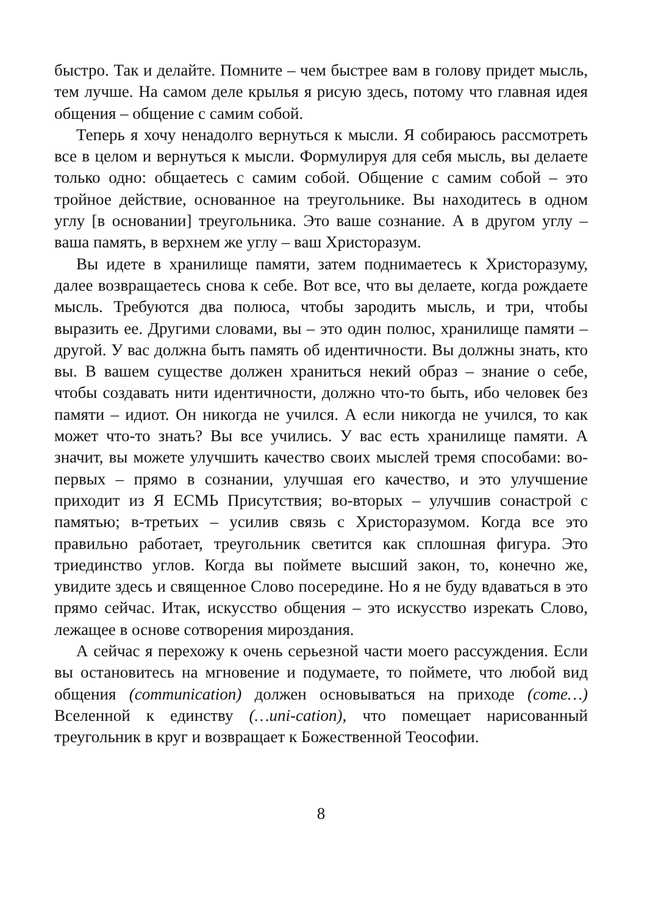быстро. Так и делайте. Помните – чем быстрее вам в голову придет мысль, тем лучше. На самом деле крылья я рисую здесь, потому что главная идея общения – общение с самим собой.
Теперь я хочу ненадолго вернуться к мысли. Я собираюсь рассмотреть все в целом и вернуться к мысли. Формулируя для себя мысль, вы делаете только одно: общаетесь с самим собой. Общение с самим собой – это тройное действие, основанное на треугольнике. Вы находитесь в одном углу [в основании] треугольника. Это ваше сознание. А в другом углу – ваша память, в верхнем же углу – ваш Христоразум.
Вы идете в хранилище памяти, затем поднимаетесь к Христоразуму, далее возвращаетесь снова к себе. Вот все, что вы делаете, когда рождаете мысль. Требуются два полюса, чтобы зародить мысль, и три, чтобы выразить ее. Другими словами, вы – это один полюс, хранилище памяти – другой. У вас должна быть память об идентичности. Вы должны знать, кто вы. В вашем существе должен храниться некий образ – знание о себе, чтобы создавать нити идентичности, должно что-то быть, ибо человек без памяти – идиот. Он никогда не учился. А если никогда не учился, то как может что-то знать? Вы все учились. У вас есть хранилище памяти. А значит, вы можете улучшить качество своих мыслей тремя способами: во-первых – прямо в сознании, улучшая его качество, и это улучшение приходит из Я ЕСМЬ Присутствия; во-вторых – улучшив сонастрой с памятью; в-третьих – усилив связь с Христоразумом. Когда все это правильно работает, треугольник светится как сплошная фигура. Это триединство углов. Когда вы поймете высший закон, то, конечно же, увидите здесь и священное Слово посередине. Но я не буду вдаваться в это прямо сейчас. Итак, искусство общения – это искусство изрекать Слово, лежащее в основе сотворения мироздания.
А сейчас я перехожу к очень серьезной части моего рассуждения. Если вы остановитесь на мгновение и подумаете, то поймете, что любой вид общения (communication) должен основываться на приходе (come…) Вселенной к единству (…uni-cation), что помещает нарисованный треугольник в круг и возвращает к Божественной Теософии.
8